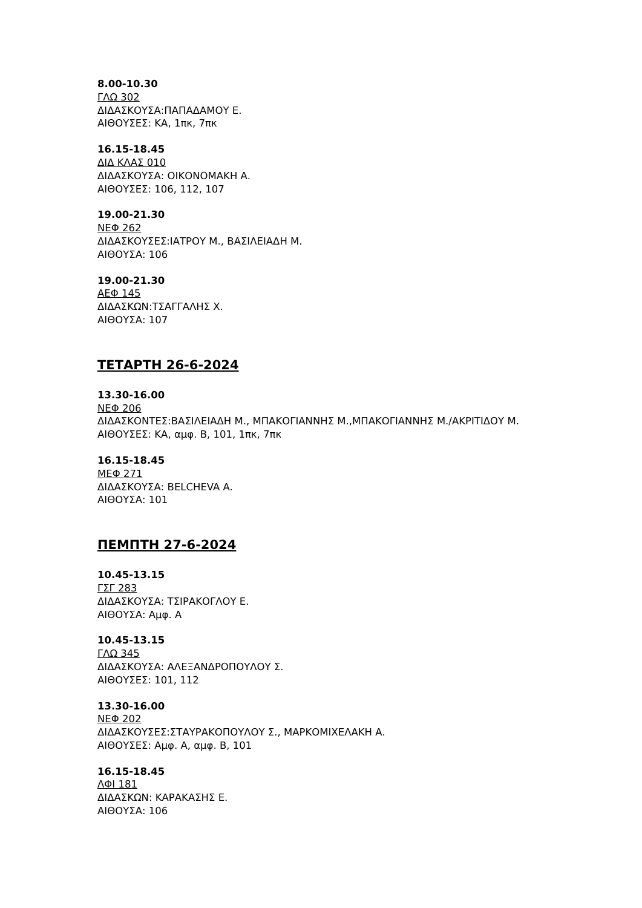8.00-10.30
ΓΛΩ 302
ΔΙΔΑΣΚΟΥΣΑ:ΠΑΠΑΔΑΜΟΥ Ε.
ΑΙΘΟΥΣΕΣ: ΚΑ, 1πκ, 7πκ
16.15-18.45
ΔΙΔ ΚΛΑΣ 010
ΔΙΔΑΣΚΟΥΣΑ: ΟΙΚΟΝΟΜΑΚΗ Α.
ΑΙΘΟΥΣΕΣ: 106, 112, 107
19.00-21.30
ΝΕΦ 262
ΔΙΔΑΣΚΟΥΣΕΣ:ΙΑΤΡΟΥ Μ., ΒΑΣΙΛΕΙΑΔΗ Μ.
ΑΙΘΟΥΣΑ: 106
19.00-21.30
ΑΕΦ 145
ΔΙΔΑΣΚΩΝ:ΤΣΑΓΓΑΛΗΣ Χ.
ΑΙΘΟΥΣΑ: 107
ΤΕΤΑΡΤΗ 26-6-2024
13.30-16.00
ΝΕΦ 206
ΔΙΔΑΣΚΟΝΤΕΣ:ΒΑΣΙΛΕΙΑΔΗ Μ., ΜΠΑΚΟΓΙΑΝΝΗΣ Μ.,ΜΠΑΚΟΓΙΑΝΝΗΣ Μ./ΑΚΡΙΤΙΔΟΥ Μ.
ΑΙΘΟΥΣΕΣ: ΚΑ, αμφ. Β, 101, 1πκ, 7πκ
16.15-18.45
ΜΕΦ 271
ΔΙΔΑΣΚΟΥΣΑ: BELCHEVA A.
ΑΙΘΟΥΣΑ: 101
ΠΕΜΠΤΗ 27-6-2024
10.45-13.15
ΓΣΓ 283
ΔΙΔΑΣΚΟΥΣΑ: ΤΣΙΡΑΚΟΓΛΟΥ Ε.
ΑΙΘΟΥΣΑ: Αμφ. Α
10.45-13.15
ΓΛΩ 345
ΔΙΔΑΣΚΟΥΣΑ: ΑΛΕΞΑΝΔΡΟΠΟΥΛΟΥ Σ.
ΑΙΘΟΥΣΕΣ: 101, 112
13.30-16.00
ΝΕΦ 202
ΔΙΔΑΣΚΟΥΣΕΣ:ΣΤΑΥΡΑΚΟΠΟΥΛΟΥ Σ., ΜΑΡΚΟΜΙΧΕΛΑΚΗ Α.
ΑΙΘΟΥΣΕΣ: Αμφ. Α, αμφ. Β, 101
16.15-18.45
ΛΦΙ 181
ΔΙΔΑΣΚΩΝ: ΚΑΡΑΚΑΣΗΣ Ε.
ΑΙΘΟΥΣΑ: 106